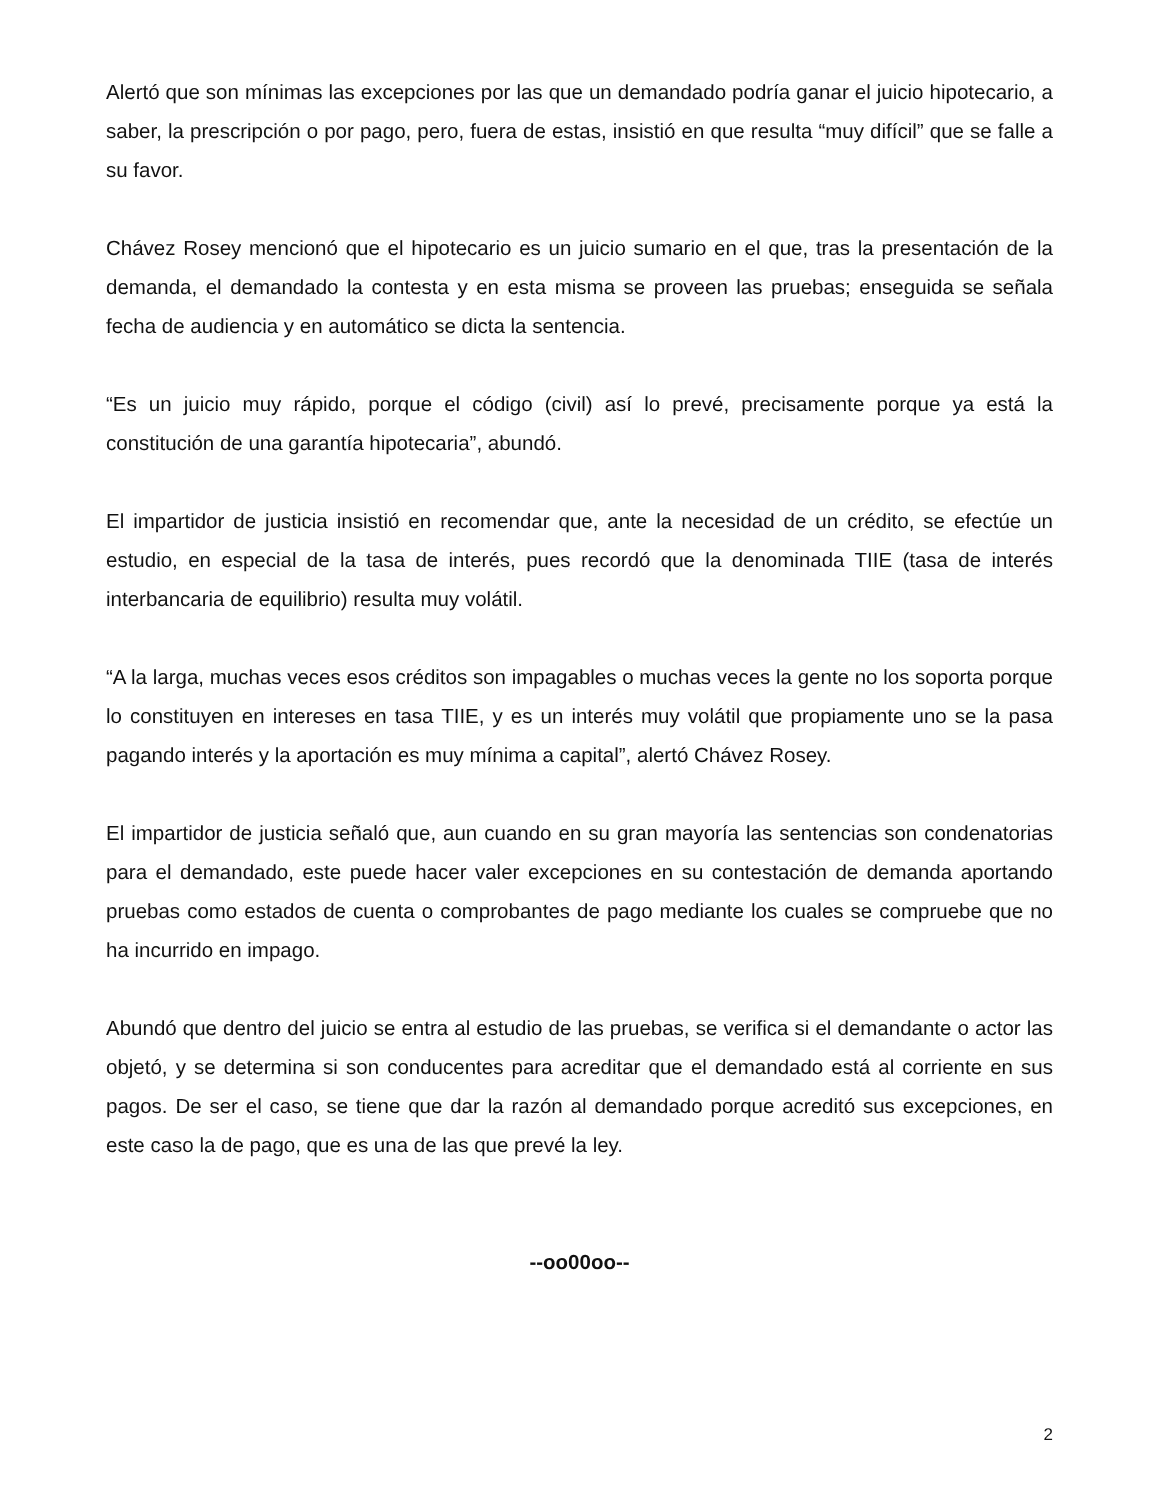Alertó que son mínimas las excepciones por las que un demandado podría ganar el juicio hipotecario, a saber, la prescripción o por pago, pero, fuera de estas, insistió en que resulta “muy difícil” que se falle a su favor.
Chávez Rosey mencionó que el hipotecario es un juicio sumario en el que, tras la presentación de la demanda, el demandado la contesta y en esta misma se proveen las pruebas; enseguida se señala fecha de audiencia y en automático se dicta la sentencia.
“Es un juicio muy rápido, porque el código (civil) así lo prevé, precisamente porque ya está la constitución de una garantía hipotecaria”, abundó.
El impartidor de justicia insistió en recomendar que, ante la necesidad de un crédito, se efectúe un estudio, en especial de la tasa de interés, pues recordó que la denominada TIIE (tasa de interés interbancaria de equilibrio) resulta muy volátil.
“A la larga, muchas veces esos créditos son impagables o muchas veces la gente no los soporta porque lo constituyen en intereses en tasa TIIE, y es un interés muy volátil que propiamente uno se la pasa pagando interés y la aportación es muy mínima a capital”, alertó Chávez Rosey.
El impartidor de justicia señaló que, aun cuando en su gran mayoría las sentencias son condenatorias para el demandado, este puede hacer valer excepciones en su contestación de demanda aportando pruebas como estados de cuenta o comprobantes de pago mediante los cuales se compruebe que no ha incurrido en impago.
Abundó que dentro del juicio se entra al estudio de las pruebas, se verifica si el demandante o actor las objetó, y se determina si son conducentes para acreditar que el demandado está al corriente en sus pagos. De ser el caso, se tiene que dar la razón al demandado porque acreditó sus excepciones, en este caso la de pago, que es una de las que prevé la ley.
--oo00oo--
2